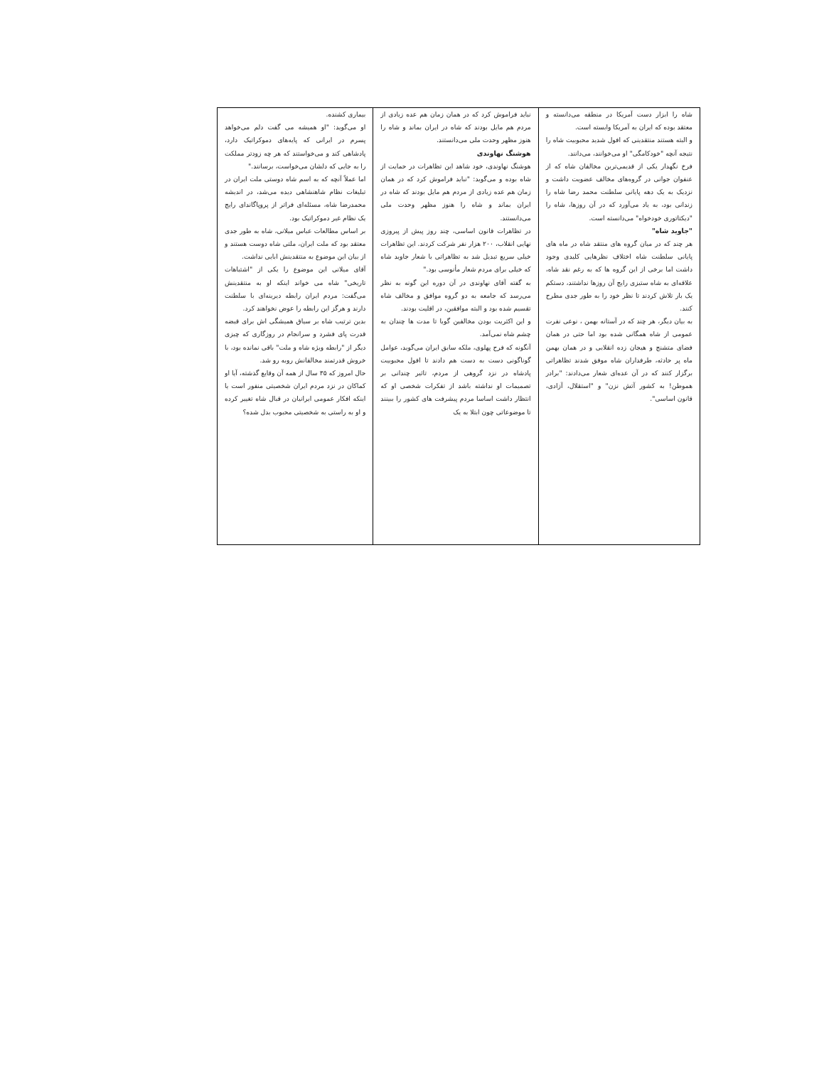شاه را ابزار دست آمریکا در منطقه می‌دانسته و معتقد بوده که ایران به آمریکا وابسته است.
و البته هستند منتقدینی که افول شدید محبوبیت شاه را نتیجه آنچه "خودکامگی" او می‌خوانند، می‌دانند.
فرخ نگهدار یکی از قدیمی‌ترین مخالفان شاه که از عنفوان جوانی در گروه‌های مخالف عضویت داشت و نزدیک به یک دهه پایانی سلطنت محمد رضا شاه را زندانی بود، به یاد می‌آورد که در آن روزها، شاه را "دیکتاتوری خودخواه" می‌دانسته است.
"جاوید شاه"
هر چند که در میان گروه های منتقد شاه در ماه های پایانی سلطنت شاه اختلاف نظرهایی کلیدی وجود داشت اما برخی از این گروه ها که به رغم نقد شاه، علاقه‌ای به شاه ستیزی رایج آن روزها نداشتند، دستکم یک بار تلاش کردند تا نظر خود را به طور جدی مطرح کنند.
به بیان دیگر، هر چند که در آستانه بهمن ، نوعی نفرت عمومی از شاه همگانی شده بود اما حتی در همان فضای متشنج و هیجان زده انقلابی و در همان بهمن ماه پر حادثه، طرفداران شاه موفق شدند تظاهراتی برگزار کنند که در آن عده‌ای شعار می‌دادند: "برادر هموطن! به کشور آتش نزن" و "استقلال، آزادی، قانون اساسی".
نباید فراموش کرد که در همان زمان هم عده زیادی از مردم هم مایل بودند که شاه در ایران بماند و شاه را هنوز مظهر وحدت ملی می‌دانستند.
هوشنگ نهاوندی
هوشنگ نهاوندی، خود شاهد این تظاهرات در حمایت از شاه بوده و می‌گوید: "نباید فراموش کرد که در همان زمان هم عده زیادی از مردم هم مایل بودند که شاه در ایران بماند و شاه را هنوز مظهر وحدت ملی می‌دانستند.
در تظاهرات قانون اساسی، چند روز پیش از پیروزی نهایی انقلاب، ۲۰۰ هزار نفر شرکت کردند. این تظاهرات خیلی سریع تبدیل شد به تظاهراتی با شعار جاوید شاه که خیلی برای مردم شعار مأنوسی بود."
به گفته آقای نهاوندی در آن دوره این گونه به نظر می‌رسد که جامعه به دو گروه موافق و مخالف شاه تقسیم شده بود و البته موافقین، در اقلیت بودند.
و این اکثریت بودن مخالفین گویا تا مدت ها چندان به چشم شاه نمی‌آمد.
آنگونه که فرح پهلوی، ملکه سابق ایران می‌گوید، عوامل گوناگونی دست به دست هم دادند تا افول محبوبیت پادشاه در نزد گروهی از مردم، تاثیر چندانی بر تصمیمات او نداشته باشد از تفکرات شخصی او که انتظار داشت اساسا مردم پیشرفت های کشور را ببینند تا موضوعاتی چون ابتلا به یک
بیماری کشنده.
او می‌گوید: "او همیشه می گفت دلم می‌خواهد پسرم در ایرانی که پایه‌های دموکراتیک دارد، پادشاهی کند و می‌خواستند که هر چه زودتر مملکت را به جایی که دلشان می‌خواست، برسانند."
اما عملاً آنچه که به اسم شاه دوستی ملت ایران در تبلیغات نظام شاهنشاهی دیده می‌شد، در اندیشه محمدرضا شاه، مسئله‌ای فراتر از پروپاگاندای رایج یک نظام غیر دموکراتیک بود.
بر اساس مطالعات عباس میلانی، شاه به طور جدی معتقد بود که ملت ایران، ملتی شاه دوست هستند و از بیان این موضوع به منتقدینش ابایی نداشت.
آقای میلانی این موضوع را یکی از "اشتباهات تاریخی" شاه می خواند اینکه او به منتقدینش می‌گفت: مردم ایران رابطه دیرینه‌ای با سلطنت دارند و هرگز این رابطه را عوض نخواهند کرد.
بدین ترتیب شاه بر سیاق همیشگی اش برای قبضه قدرت پای فشرد و سرانجام در روزگاری که چیزی دیگر از "رابطه ویژه شاه و ملت" باقی نمانده بود، با خروش قدرتمند مخالفانش روبه رو شد.
حال امروز که ۳۵ سال از همه آن وقایع گذشته، آیا او کماکان در نزد مردم ایران شخصیتی منفور است یا اینکه افکار عمومی ایرانیان در قبال شاه تغییر کرده و او به راستی به شخصیتی محبوب بدل شده؟